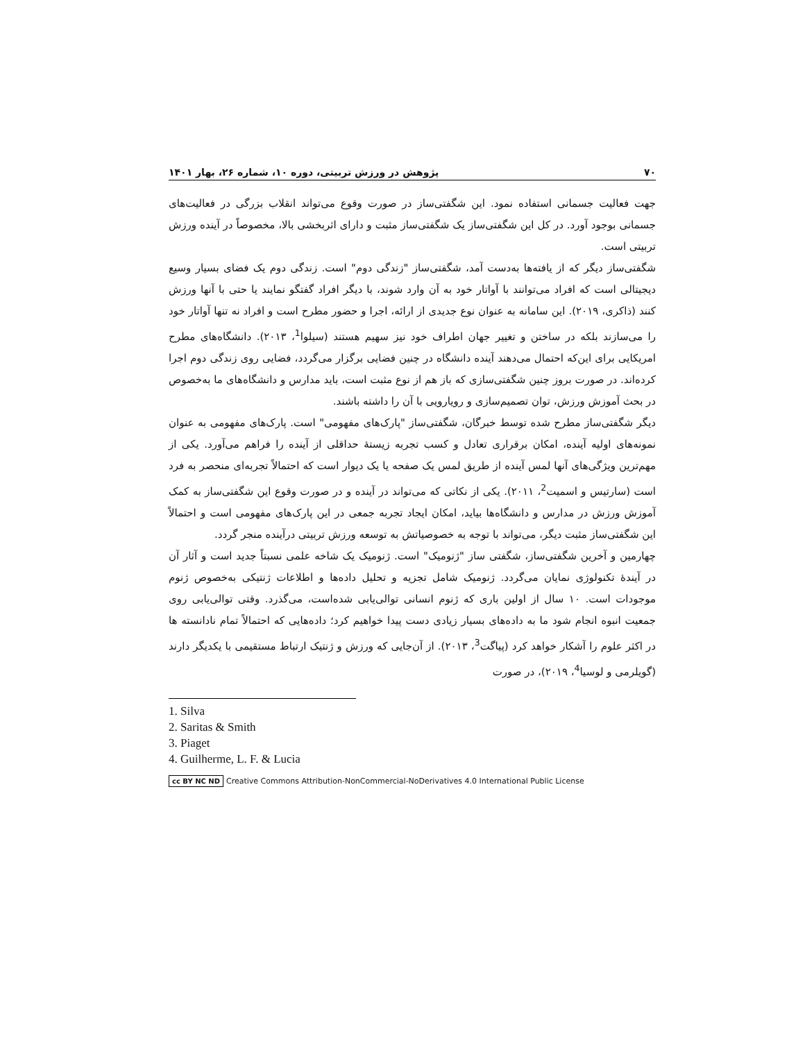۷۰ پژوهش در ورزش تربیتی، دوره ۱۰، شماره ۲۶، بهار ۱۴۰۱
جهت فعالیت جسمانی استفاده نمود. این شگفتی‌ساز در صورت وقوع می‌تواند انقلاب بزرگی در فعالیت‌های جسمانی بوجود آورد. در کل این شگفتی‌ساز یک شگفتی‌ساز مثبت و دارای اثربخشی بالا، مخصوصاً در آینده ورزش تربیتی است.
شگفتی‌ساز دیگر که از یافته‌ها به‌دست آمد، شگفتی‌ساز "زندگی دوم" است. زندگی دوم یک فضای بسیار وسیع دیجیتالی است که افراد می‌توانند با آواتار خود به آن وارد شوند، با دیگر افراد گفتگو نمایند یا حتی با آنها ورزش کنند (ذاکری، ۲۰۱۹). این سامانه به عنوان نوع جدیدی از ارائه، اجرا و حضور مطرح است و افراد نه تنها آواتار خود را می‌سازند بلکه در ساختن و تغییر جهان اطراف خود نیز سهیم هستند (سیلوا<sup>1</sup>، ۲۰۱۳). دانشگاه‌های مطرح امریکایی برای این‌که احتمال می‌دهند آینده دانشگاه در چنین فضایی برگزار می‌گردد، فضایی روی زندگی دوم اجرا کرده‌اند. در صورت بروز چنین شگفتی‌سازی که باز هم از نوع مثبت است، باید مدارس و دانشگاه‌های ما به‌خصوص در بحث آموزش ورزش، توان تصمیم‌سازی و رویارویی با آن را داشته باشند.
دیگر شگفتی‌ساز مطرح شده توسط خبرگان، شگفتی‌ساز "پارک‌های مفهومی" است. پارک‌های مفهومی به عنوان نمونه‌های اولیه آینده، امکان برقراری تعادل و کسب تجربه زیستهٔ حداقلی از آینده را فراهم می‌آورد. یکی از مهم‌ترین ویژگی‌های آنها لمس آینده از طریق لمس یک صفحه یا یک دیوار است که احتمالاً تجربه‌ای منحصر به فرد است (سارتیس و اسمیت<sup>2</sup>، ۲۰۱۱). یکی از نکاتی که می‌تواند در آینده و در صورت وقوع این شگفتی‌ساز به کمک آموزش ورزش در مدارس و دانشگاه‌ها بیاید، امکان ایجاد تجربه جمعی در این پارک‌های مفهومی است و احتمالاً این شگفتی‌ساز مثبت دیگر، می‌تواند با توجه به خصوصیاتش به توسعه ورزش تربیتی درآینده منجر گردد.
چهارمین و آخرین شگفتی‌ساز، شگفتی ساز "ژنومیک" است. ژنومیک یک شاخه علمی نسبتاً جدید است و آثار آن در آیندهٔ تکنولوژی نمایان می‌گردد. ژنومیک شامل تجزیه و تحلیل داده‌ها و اطلاعات ژنتیکی به‌خصوص ژنوم موجودات است. ۱۰ سال از اولین باری که ژنوم انسانی توالی‌یابی شده‌است، می‌گذرد. وقتی توالی‌یابی روی جمعیت انبوه انجام شود ما به داده‌های بسیار زیادی دست پیدا خواهیم کرد؛ داده‌هایی که احتمالاً تمام نادانسته ها در اکثر علوم را آشکار خواهد کرد (پیاگت<sup>3</sup>، ۲۰۱۳). از آن‌جایی که ورزش و ژنتیک ارتباط مستقیمی با یکدیگر دارند (گویلرمی و لوسیا<sup>4</sup>، ۲۰۱۹)، در صورت
1. Silva
2. Saritas & Smith
3. Piaget
4. Guilherme, L. F. & Lucia
cc BY NC ND Creative Commons Attribution-NonCommercial-NoDerivatives 4.0 International Public License